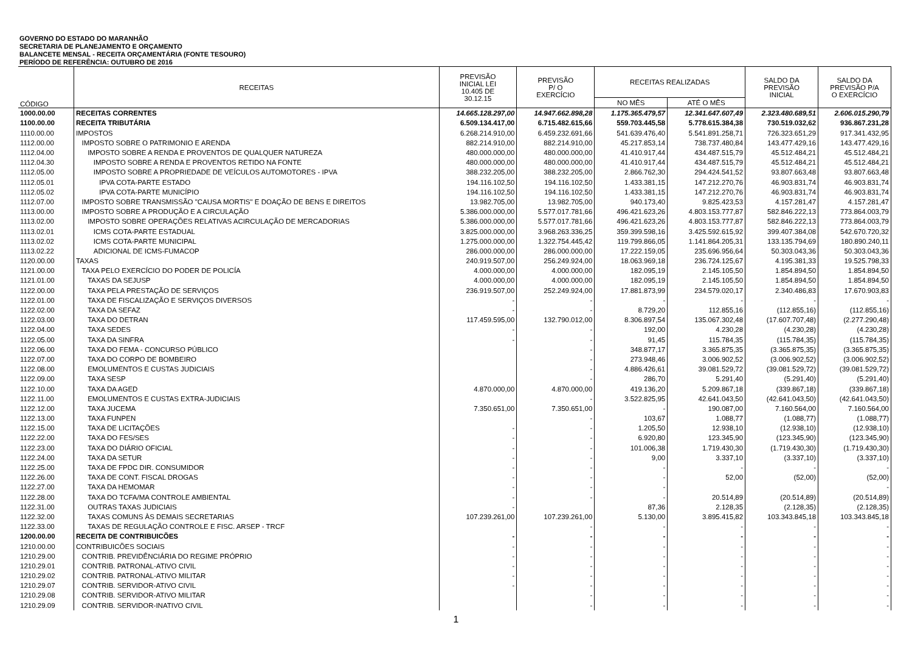GOVERNO DO ESTADO DO MARANHÃO
SECRETARIA DE PLANEJAMENTO E ORÇAMENTO
BALANCETE MENSAL - RECEITA ORÇAMENTÁRIA (FONTE TESOURO)
PERÍODO DE REFERÊNCIA: OUTUBRO DE 2016
| CÓDIGO | RECEITAS | PREVISÃO INICIAL LEI 10.405 DE 30.12.15 | PREVISÃO P/ O EXERCÍCIO | RECEITAS REALIZADAS | | SALDO DA PREVISÃO INICIAL | SALDO DA PREVISÃO P/A O EXERCÍCIO |
| --- | --- | --- | --- | --- | --- | --- | --- |
| | | | | NO MÊS | ATÉ O MÊS | | |
| 1000.00.00 | RECEITAS CORRENTES | 14.665.128.297,00 | 14.947.662.898,28 | 1.175.365.479,57 | 12.341.647.607,49 | 2.323.480.689,51 | 2.606.015.290,79 |
| 1100.00.00 | RECEITA TRIBUTÁRIA | 6.509.134.417,00 | 6.715.482.615,66 | 559.703.445,58 | 5.778.615.384,38 | 730.519.032,62 | 936.867.231,28 |
| 1110.00.00 | IMPOSTOS | 6.268.214.910,00 | 6.459.232.691,66 | 541.639.476,40 | 5.541.891.258,71 | 726.323.651,29 | 917.341.432,95 |
| 1112.00.00 | IMPOSTO SOBRE O PATRIMONIO E ARENDA | 882.214.910,00 | 882.214.910,00 | 45.217.853,14 | 738.737.480,84 | 143.477.429,16 | 143.477.429,16 |
| 1112.04.00 | IMPOSTO SOBRE A RENDA E PROVENTOS DE QUALQUER NATUREZA | 480.000.000,00 | 480.000.000,00 | 41.410.917,44 | 434.487.515,79 | 45.512.484,21 | 45.512.484,21 |
| 1112.04.30 | IMPOSTO SOBRE A RENDA E PROVENTOS RETIDO NA FONTE | 480.000.000,00 | 480.000.000,00 | 41.410.917,44 | 434.487.515,79 | 45.512.484,21 | 45.512.484,21 |
| 1112.05.00 | IMPOSTO SOBRE A PROPRIEDADE DE VEÍCULOS AUTOMOTORES - IPVA | 388.232.205,00 | 388.232.205,00 | 2.866.762,30 | 294.424.541,52 | 93.807.663,48 | 93.807.663,48 |
| 1112.05.01 | IPVA COTA-PARTE ESTADO | 194.116.102,50 | 194.116.102,50 | 1.433.381,15 | 147.212.270,76 | 46.903.831,74 | 46.903.831,74 |
| 1112.05.02 | IPVA COTA-PARTE MUNICÍPIO | 194.116.102,50 | 194.116.102,50 | 1.433.381,15 | 147.212.270,76 | 46.903.831,74 | 46.903.831,74 |
| 1112.07.00 | IMPOSTO SOBRE TRANSMISSÃO "CAUSA MORTIS" E DOAÇÃO DE BENS E DIREITOS | 13.982.705,00 | 13.982.705,00 | 940.173,40 | 9.825.423,53 | 4.157.281,47 | 4.157.281,47 |
| 1113.00.00 | IMPOSTO SOBRE A PRODUÇÃO E A CIRCULAÇÃO | 5.386.000.000,00 | 5.577.017.781,66 | 496.421.623,26 | 4.803.153.777,87 | 582.846.222,13 | 773.864.003,79 |
| 1113.02.00 | IMPOSTO SOBRE OPERAÇÕES RELATIVAS ACIRCULAÇÃO DE MERCADORIAS | 5.386.000.000,00 | 5.577.017.781,66 | 496.421.623,26 | 4.803.153.777,87 | 582.846.222,13 | 773.864.003,79 |
| 1113.02.01 | ICMS COTA-PARTE ESTADUAL | 3.825.000.000,00 | 3.968.263.336,25 | 359.399.598,16 | 3.425.592.615,92 | 399.407.384,08 | 542.670.720,32 |
| 1113.02.02 | ICMS COTA-PARTE MUNICIPAL | 1.275.000.000,00 | 1.322.754.445,42 | 119.799.866,05 | 1.141.864.205,31 | 133.135.794,69 | 180.890.240,11 |
| 1113.02.22 | ADICIONAL DE ICMS-FUMACOP | 286.000.000,00 | 286.000.000,00 | 17.222.159,05 | 235.696.956,64 | 50.303.043,36 | 50.303.043,36 |
| 1120.00.00 | TAXAS | 240.919.507,00 | 256.249.924,00 | 18.063.969,18 | 236.724.125,67 | 4.195.381,33 | 19.525.798,33 |
| 1121.00.00 | TAXA PELO EXERCÍCIO DO PODER DE POLICÍA | 4.000.000,00 | 4.000.000,00 | 182.095,19 | 2.145.105,50 | 1.854.894,50 | 1.854.894,50 |
| 1121.01.00 | TAXAS DA SEJUSP | 4.000.000,00 | 4.000.000,00 | 182.095,19 | 2.145.105,50 | 1.854.894,50 | 1.854.894,50 |
| 1122.00.00 | TAXA PELA PRESTAÇÃO DE SERVIÇOS | 236.919.507,00 | 252.249.924,00 | 17.881.873,99 | 234.579.020,17 | 2.340.486,83 | 17.670.903,83 |
| 1122.01.00 | TAXA DE FISCALIZAÇÃO E SERVIÇOS DIVERSOS | - | - | - | - | - | - |
| 1122.02.00 | TAXA DA SEFAZ | - | - | 8.729,20 | 112.855,16 | (112.855,16) | (112.855,16) |
| 1122.03.00 | TAXA DO DETRAN | 117.459.595,00 | 132.790.012,00 | 8.306.897,54 | 135.067.302,48 | (17.607.707,48) | (2.277.290,48) |
| 1122.04.00 | TAXA SEDES | - | - | 192,00 | 4.230,28 | (4.230,28) | (4.230,28) |
| 1122.05.00 | TAXA DA SINFRA | - | - | 91,45 | 115.784,35 | (115.784,35) | (115.784,35) |
| 1122.06.00 | TAXA DO FEMA - CONCURSO PÚBLICO | | - | 348.877,17 | 3.365.875,35 | (3.365.875,35) | (3.365.875,35) |
| 1122.07.00 | TAXA DO CORPO DE BOMBEIRO | | - | 273.948,46 | 3.006.902,52 | (3.006.902,52) | (3.006.902,52) |
| 1122.08.00 | EMOLUMENTOS E CUSTAS JUDICIAIS | | - | 4.886.426,61 | 39.081.529,72 | (39.081.529,72) | (39.081.529,72) |
| 1122.09.00 | TAXA SESP | | - | 286,70 | 5.291,40 | (5.291,40) | (5.291,40) |
| 1122.10.00 | TAXA DA AGED | 4.870.000,00 | 4.870.000,00 | 419.136,20 | 5.209.867,18 | (339.867,18) | (339.867,18) |
| 1122.11.00 | EMOLUMENTOS E CUSTAS EXTRA-JUDICIAIS | | - | 3.522.825,95 | 42.641.043,50 | (42.641.043,50) | (42.641.043,50) |
| 1122.12.00 | TAXA JUCEMA | 7.350.651,00 | 7.350.651,00 | - | 190.087,00 | 7.160.564,00 | 7.160.564,00 |
| 1122.13.00 | TAXA FUNPEN | | - | 103,67 | 1.088,77 | (1.088,77) | (1.088,77) |
| 1122.15.00 | TAXA DE LICITAÇÕES | - | - | 1.205,50 | 12.938,10 | (12.938,10) | (12.938,10) |
| 1122.22.00 | TAXA DO FES/SES | - | - | 6.920,80 | 123.345,90 | (123.345,90) | (123.345,90) |
| 1122.23.00 | TAXA DO DIÁRIO OFICIAL | - | - | 101.006,38 | 1.719.430,30 | (1.719.430,30) | (1.719.430,30) |
| 1122.24.00 | TAXA DA SETUR | - | - | 9,00 | 3.337,10 | (3.337,10) | (3.337,10) |
| 1122.25.00 | TAXA DE FPDC DIR. CONSUMIDOR | - | - | - | - | - | - |
| 1122.26.00 | TAXA DE CONT. FISCAL DROGAS | - | - | - | 52,00 | (52,00) | (52,00) |
| 1122.27.00 | TAXA DA HEMOMAR | - | - | - | | | - |
| 1122.28.00 | TAXA DO TCFA/MA CONTROLE AMBIENTAL | - | - | - | 20.514,89 | (20.514,89) | (20.514,89) |
| 1122.31.00 | OUTRAS TAXAS JUDICIAIS | - | | 87,36 | 2.128,35 | (2.128,35) | (2.128,35) |
| 1122.32.00 | TAXAS COMUNS ÀS DEMAIS SECRETARIAS | 107.239.261,00 | 107.239.261,00 | 5.130,00 | 3.895.415,82 | 103.343.845,18 | 103.343.845,18 |
| 1122.33.00 | TAXAS DE REGULAÇÃO CONTROLE E FISC. ARSEP - TRCF | | - | - | - | - | - |
| 1200.00.00 | RECEITA DE CONTRIBUICÕES | - | - | - | - | - | - |
| 1210.00.00 | CONTRIBUICÕES SOCIAIS | - | - | - | - | - | - |
| 1210.29.00 | CONTRIB. PREVIDÊNCIÁRIA DO REGIME PRÓPRIO | - | - | - | - | - | - |
| 1210.29.01 | CONTRIB. PATRONAL-ATIVO CIVIL | - | - | - | - | - | - |
| 1210.29.02 | CONTRIB. PATRONAL-ATIVO MILITAR | - | - | - | - | - | - |
| 1210.29.07 | CONTRIB. SERVIDOR-ATIVO CIVIL | - | - | - | - | - | - |
| 1210.29.08 | CONTRIB. SERVIDOR-ATIVO MILITAR | | - | - | - | - | - |
| 1210.29.09 | CONTRIB. SERVIDOR-INATIVO CIVIL | | - | - | - | - | - |
1